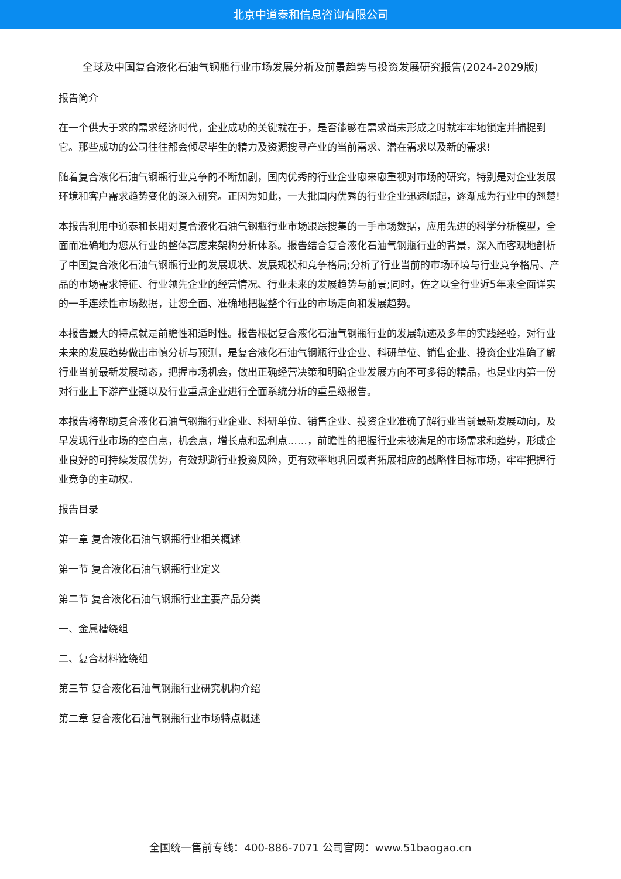北京中道泰和信息咨询有限公司
全球及中国复合液化石油气钢瓶行业市场发展分析及前景趋势与投资发展研究报告(2024-2029版)
报告简介
在一个供大于求的需求经济时代，企业成功的关键就在于，是否能够在需求尚未形成之时就牢牢地锁定并捕捉到它。那些成功的公司往往都会倾尽毕生的精力及资源搜寻产业的当前需求、潜在需求以及新的需求!
随着复合液化石油气钢瓶行业竞争的不断加剧，国内优秀的行业企业愈来愈重视对市场的研究，特别是对企业发展环境和客户需求趋势变化的深入研究。正因为如此，一大批国内优秀的行业企业迅速崛起，逐渐成为行业中的翘楚!
本报告利用中道泰和长期对复合液化石油气钢瓶行业市场跟踪搜集的一手市场数据，应用先进的科学分析模型，全面而准确地为您从行业的整体高度来架构分析体系。报告结合复合液化石油气钢瓶行业的背景，深入而客观地剖析了中国复合液化石油气钢瓶行业的发展现状、发展规模和竞争格局;分析了行业当前的市场环境与行业竞争格局、产品的市场需求特征、行业领先企业的经营情况、行业未来的发展趋势与前景;同时，佐之以全行业近5年来全面详实的一手连续性市场数据，让您全面、准确地把握整个行业的市场走向和发展趋势。
本报告最大的特点就是前瞻性和适时性。报告根据复合液化石油气钢瓶行业的发展轨迹及多年的实践经验，对行业未来的发展趋势做出审慎分析与预测，是复合液化石油气钢瓶行业企业、科研单位、销售企业、投资企业准确了解行业当前最新发展动态，把握市场机会，做出正确经营决策和明确企业发展方向不可多得的精品，也是业内第一份对行业上下游产业链以及行业重点企业进行全面系统分析的重量级报告。
本报告将帮助复合液化石油气钢瓶行业企业、科研单位、销售企业、投资企业准确了解行业当前最新发展动向，及早发现行业市场的空白点，机会点，增长点和盈利点……，前瞻性的把握行业未被满足的市场需求和趋势，形成企业良好的可持续发展优势，有效规避行业投资风险，更有效率地巩固或者拓展相应的战略性目标市场，牢牢把握行业竞争的主动权。
报告目录
第一章 复合液化石油气钢瓶行业相关概述
第一节 复合液化石油气钢瓶行业定义
第二节 复合液化石油气钢瓶行业主要产品分类
一、金属槽绕组
二、复合材料罐绕组
第三节 复合液化石油气钢瓶行业研究机构介绍
第二章 复合液化石油气钢瓶行业市场特点概述
全国统一售前专线：400-886-7071 公司官网：www.51baogao.cn